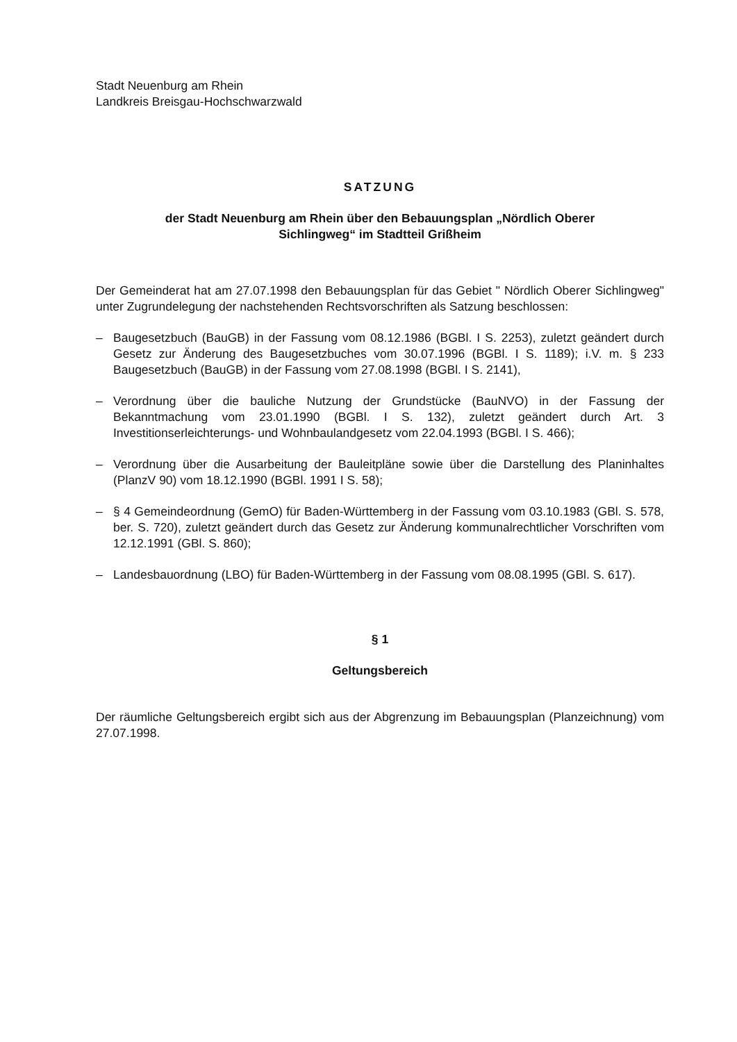Stadt Neuenburg am Rhein
Landkreis Breisgau-Hochschwarzwald
SATZUNG
der Stadt Neuenburg am Rhein über den Bebauungsplan „Nördlich Oberer
Sichlingweg“ im Stadtteil Grißheim
Der Gemeinderat hat am 27.07.1998 den Bebauungsplan für das Gebiet " Nördlich Oberer Sichlingweg" unter Zugrundelegung der nachstehenden Rechtsvorschriften als Satzung beschlossen:
– Baugesetzbuch (BauGB) in der Fassung vom 08.12.1986 (BGBl. I S. 2253), zuletzt geändert durch Gesetz zur Änderung des Baugesetzbuches vom 30.07.1996 (BGBl. I S. 1189); i.V. m. § 233 Baugesetzbuch (BauGB) in der Fassung vom 27.08.1998 (BGBl. I S. 2141),
– Verordnung über die bauliche Nutzung der Grundstücke (BauNVO) in der Fassung der Bekanntmachung vom 23.01.1990 (BGBl. I S. 132), zuletzt geändert durch Art. 3 Investitionserleichterungs- und Wohnbaulandgesetz vom 22.04.1993 (BGBl. I S. 466);
– Verordnung über die Ausarbeitung der Bauleitpläne sowie über die Darstellung des Planinhaltes (PlanzV 90) vom 18.12.1990 (BGBl. 1991 I S. 58);
– § 4 Gemeindeordnung (GemO) für Baden-Württemberg in der Fassung vom 03.10.1983 (GBl. S. 578, ber. S. 720), zuletzt geändert durch das Gesetz zur Änderung kommunalrechtlicher Vorschriften vom 12.12.1991 (GBl. S. 860);
– Landesbauordnung (LBO) für Baden-Württemberg in der Fassung vom 08.08.1995 (GBl. S. 617).
§ 1
Geltungsbereich
Der räumliche Geltungsbereich ergibt sich aus der Abgrenzung im Bebauungsplan (Planzeichnung) vom 27.07.1998.